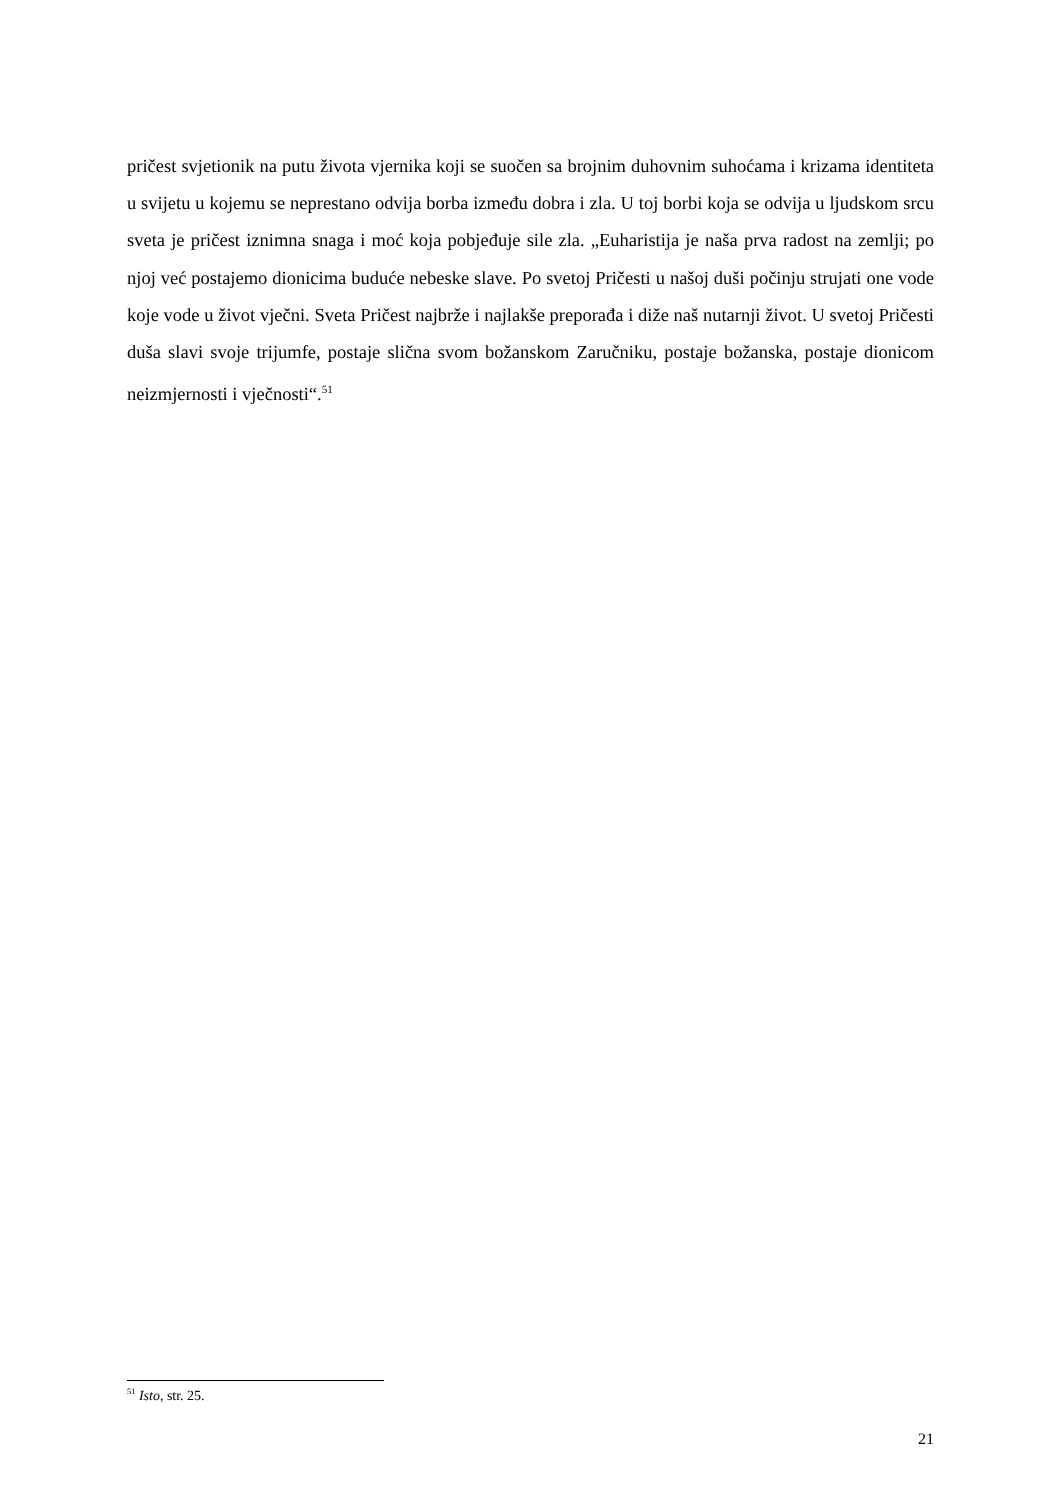pričest svjetionik na putu života vjernika koji se suočen sa brojnim duhovnim suhoćama i krizama identiteta u svijetu u kojemu se neprestano odvija borba između dobra i zla. U toj borbi koja se odvija u ljudskom srcu sveta je pričest iznimna snaga i moć koja pobjeđuje sile zla. „Euharistija je naša prva radost na zemlji; po njoj već postajemo dionicima buduće nebeske slave. Po svetoj Pričesti u našoj duši počinju strujati one vode koje vode u život vječni. Sveta Pričest najbrže i najlakše preporađa i diže naš nutarnji život. U svetoj Pričesti duša slavi svoje trijumfe, postaje slična svom božanskom Zaručniku, postaje božanska, postaje dionicom neizmjernosti i vječnosti“.<sup>51</sup>
<sup>51</sup> Isto, str. 25.
21